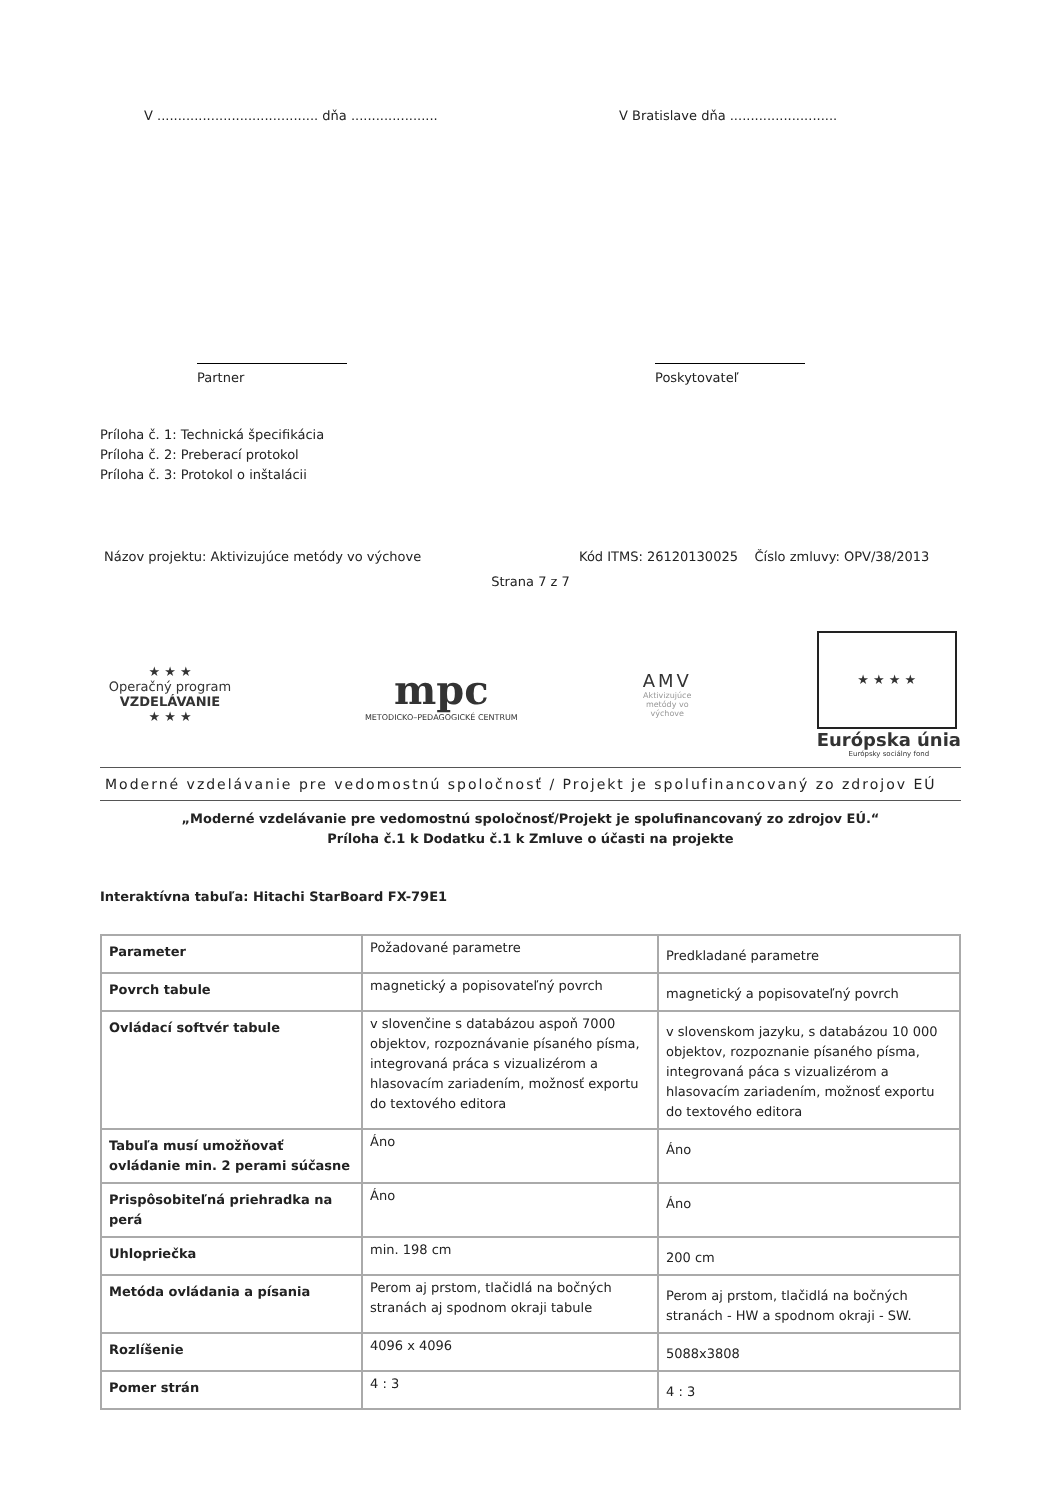V ....................................... dňa .....................
V Bratislave dňa ..........................
Partner Poskytovateľ
Príloha č. 1: Technická špecifikácia
Príloha č. 2: Preberací protokol
Príloha č. 3: Protokol o inštalácii
Názov projektu: Aktivizujúce metódy vo výchove Kód ITMS: 26120130025 Číslo zmluvy: OPV/38/2013
Strana 7 z 7
★ ★ ★
Operačný program
VZDELÁVANIE
★ ★ ★
mpc
METODICKO–PEDAGOGICKÉ CENTRUM
AMV
Aktivizujúce
metódy vo
výchove
★ ★ ★ ★
Európska únia
Európsky sociálny fond
Moderné vzdelávanie pre vedomostnú spoločnosť / Projekt je spolufinancovaný zo zdrojov EÚ
„Moderné vzdelávanie pre vedomostnú spoločnosť/Projekt je spolufinancovaný zo zdrojov EÚ.“
Príloha č.1 k Dodatku č.1 k Zmluve o účasti na projekte
Interaktívna tabuľa: Hitachi StarBoard FX-79E1
| Parameter | Požadované parametre | Predkladané parametre |
| Povrch tabule | magnetický a popisovateľný povrch | magnetický a popisovateľný povrch |
| Ovládací softvér tabule | v slovenčine s databázou aspoň 7000 objektov, rozpoznávanie písaného písma, integrovaná práca s vizualizérom a hlasovacím zariadením, možnosť exportu do textového editora | v slovenskom jazyku, s databázou 10 000 objektov, rozpoznanie písaného písma, integrovaná páca s vizualizérom a hlasovacím zariadením, možnosť exportu do textového editora |
| Tabuľa musí umožňovať ovládanie min. 2 perami súčasne | Áno | Áno |
| Prispôsobiteľná priehradka na perá | Áno | Áno |
| Uhlopriečka | min. 198 cm | 200 cm |
| Metóda ovládania a písania | Perom aj prstom, tlačidlá na bočných stranách aj spodnom okraji tabule | Perom aj prstom, tlačidlá na bočných stranách - HW a spodnom okraji - SW. |
| Rozlíšenie | 4096 x 4096 | 5088x3808 |
| Pomer strán | 4 : 3 | 4 : 3 |